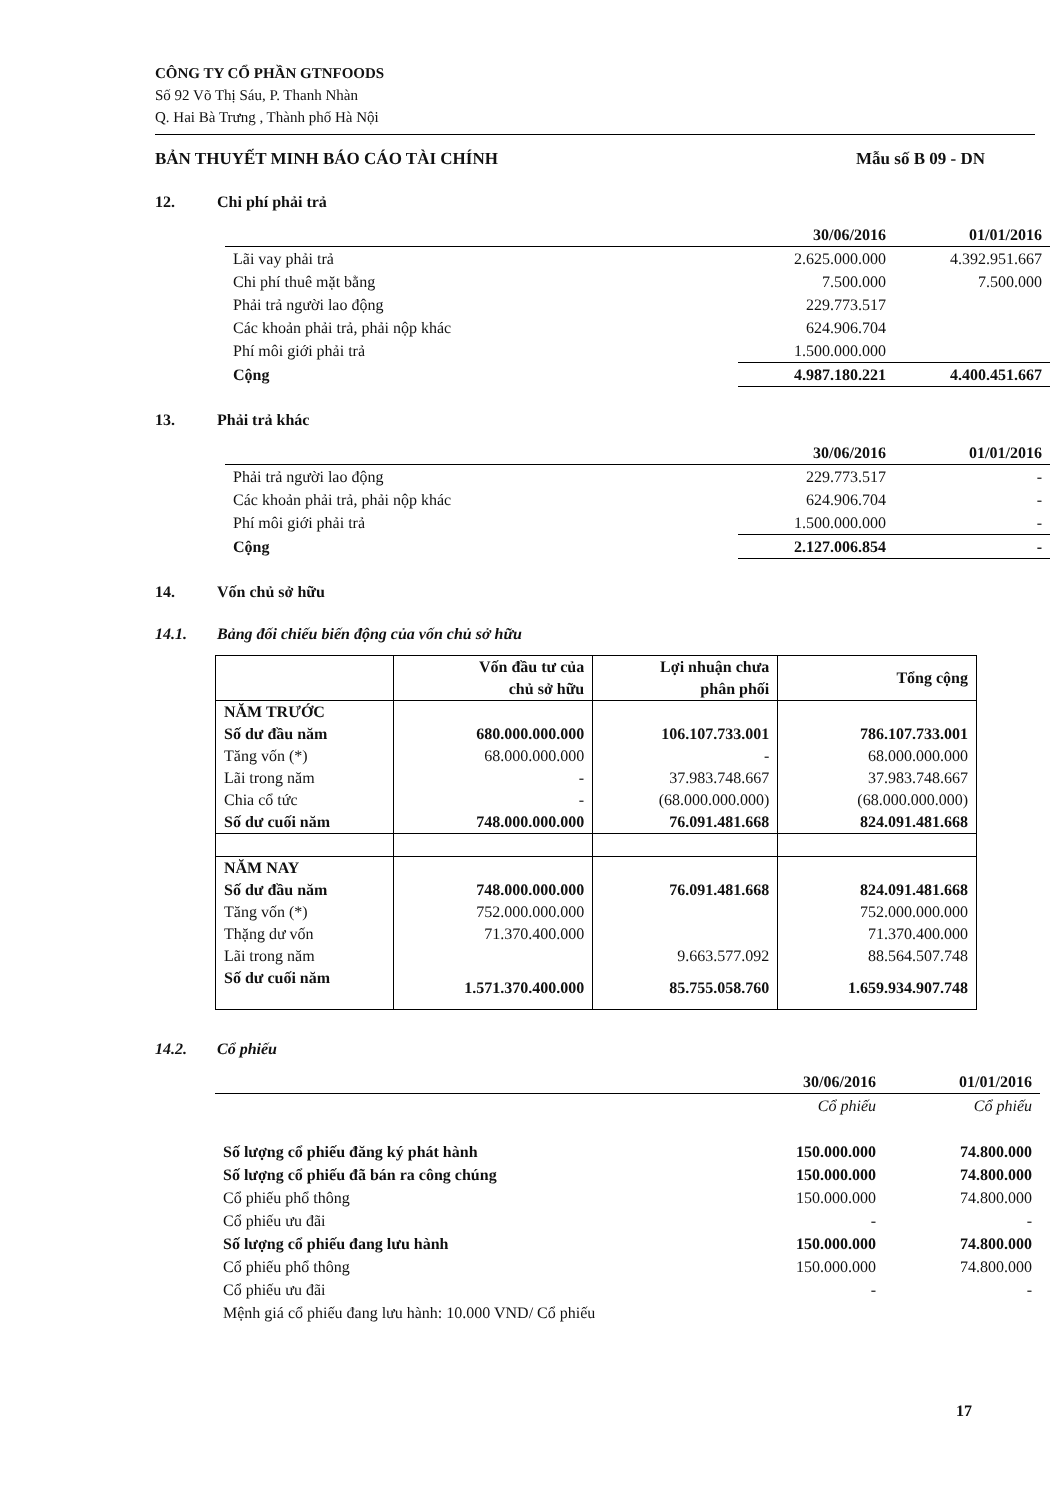CÔNG TY CỔ PHẦN GTNFOODS
Số 92 Võ Thị Sáu, P. Thanh Nhàn
Q. Hai Bà Trưng , Thành phố Hà Nội
BẢN THUYẾT MINH BÁO CÁO TÀI CHÍNH Mẫu số B 09 - DN
12. Chi phí phải trả
| | 30/06/2016 | 01/01/2016 |
| --- | --- | --- |
| Lãi vay phải trả | 2.625.000.000 | 4.392.951.667 |
| Chi phí thuê mặt bằng | 7.500.000 | 7.500.000 |
| Phải trả người lao động | 229.773.517 | |
| Các khoản phải trả, phải nộp khác | 624.906.704 | |
| Phí môi giới phải trả | 1.500.000.000 | |
| Cộng | 4.987.180.221 | 4.400.451.667 |
13. Phải trả khác
| | 30/06/2016 | 01/01/2016 |
| --- | --- | --- |
| Phải trả người lao động | 229.773.517 | - |
| Các khoản phải trả, phải nộp khác | 624.906.704 | - |
| Phí môi giới phải trả | 1.500.000.000 | - |
| Cộng | 2.127.006.854 | - |
14. Vốn chủ sở hữu
14.1. Bảng đối chiếu biến động của vốn chủ sở hữu
| | Vốn đầu tư của chủ sở hữu | Lợi nhuận chưa phân phối | Tổng cộng |
| --- | --- | --- | --- |
| NĂM TRƯỚC | | | |
| Số dư đầu năm | 680.000.000.000 | 106.107.733.001 | 786.107.733.001 |
| Tăng vốn (*) | 68.000.000.000 | - | 68.000.000.000 |
| Lãi trong năm | - | 37.983.748.667 | 37.983.748.667 |
| Chia cổ tức | - | (68.000.000.000) | (68.000.000.000) |
| Số dư cuối năm | 748.000.000.000 | 76.091.481.668 | 824.091.481.668 |
| NĂM NAY | | | |
| Số dư đầu năm | 748.000.000.000 | 76.091.481.668 | 824.091.481.668 |
| Tăng vốn (*) | 752.000.000.000 | | 752.000.000.000 |
| Thặng dư vốn | 71.370.400.000 | | 71.370.400.000 |
| Lãi trong năm | | 9.663.577.092 | 88.564.507.748 |
| Số dư cuối năm | 1.571.370.400.000 | 85.755.058.760 | 1.659.934.907.748 |
14.2. Cổ phiếu
| | 30/06/2016 | 01/01/2016 |
| --- | --- | --- |
| | Cổ phiếu | Cổ phiếu |
| Số lượng cổ phiếu đăng ký phát hành | 150.000.000 | 74.800.000 |
| Số lượng cổ phiếu đã bán ra công chúng | 150.000.000 | 74.800.000 |
| Cổ phiếu phổ thông | 150.000.000 | 74.800.000 |
| Cổ phiếu ưu đãi | - | - |
| Số lượng cổ phiếu đang lưu hành | 150.000.000 | 74.800.000 |
| Cổ phiếu phổ thông | 150.000.000 | 74.800.000 |
| Cổ phiếu ưu đãi | - | - |
| Mệnh giá cổ phiếu đang lưu hành: 10.000 VND/ Cổ phiếu | | |
17